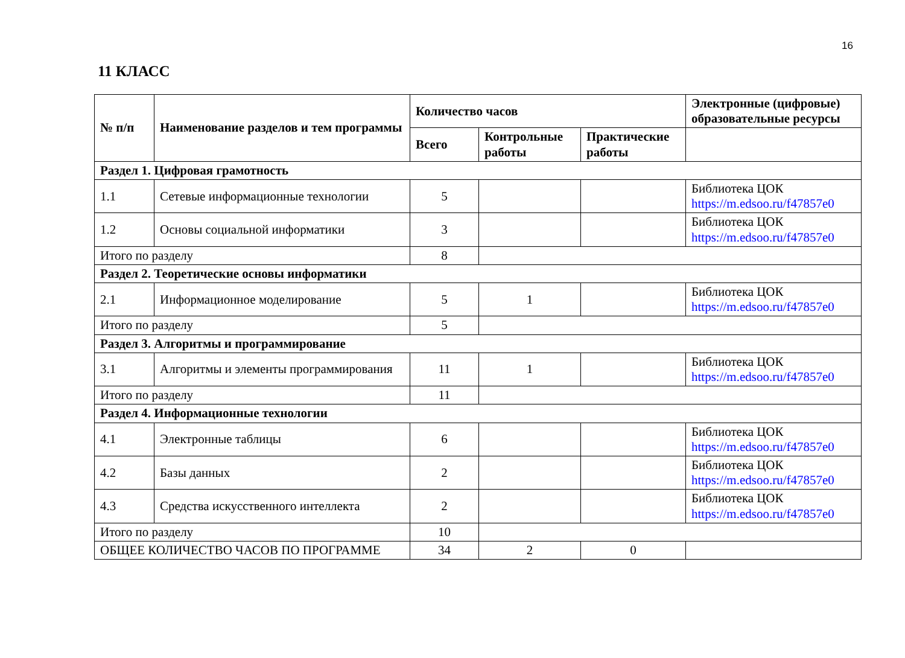16
11 КЛАСС
| № п/п | Наименование разделов и тем программы | Количество часов | | | Электронные (цифровые) образовательные ресурсы |
| --- | --- | --- | --- | --- | --- |
| | | Всего | Контрольные работы | Практические работы | |
| Раздел 1. Цифровая грамотность | | | | | |
| 1.1 | Сетевые информационные технологии | 5 | | | Библиотека ЦОК https://m.edsoo.ru/f47857e0 |
| 1.2 | Основы социальной информатики | 3 | | | Библиотека ЦОК https://m.edsoo.ru/f47857e0 |
| Итого по разделу | | 8 | | | |
| Раздел 2. Теоретические основы информатики | | | | | |
| 2.1 | Информационное моделирование | 5 | 1 | | Библиотека ЦОК https://m.edsoo.ru/f47857e0 |
| Итого по разделу | | 5 | | | |
| Раздел 3. Алгоритмы и программирование | | | | | |
| 3.1 | Алгоритмы и элементы программирования | 11 | 1 | | Библиотека ЦОК https://m.edsoo.ru/f47857e0 |
| Итого по разделу | | 11 | | | |
| Раздел 4. Информационные технологии | | | | | |
| 4.1 | Электронные таблицы | 6 | | | Библиотека ЦОК https://m.edsoo.ru/f47857e0 |
| 4.2 | Базы данных | 2 | | | Библиотека ЦОК https://m.edsoo.ru/f47857e0 |
| 4.3 | Средства искусственного интеллекта | 2 | | | Библиотека ЦОК https://m.edsoo.ru/f47857e0 |
| Итого по разделу | | 10 | | | |
| ОБЩЕЕ КОЛИЧЕСТВО ЧАСОВ ПО ПРОГРАММЕ | | 34 | 2 | 0 | |